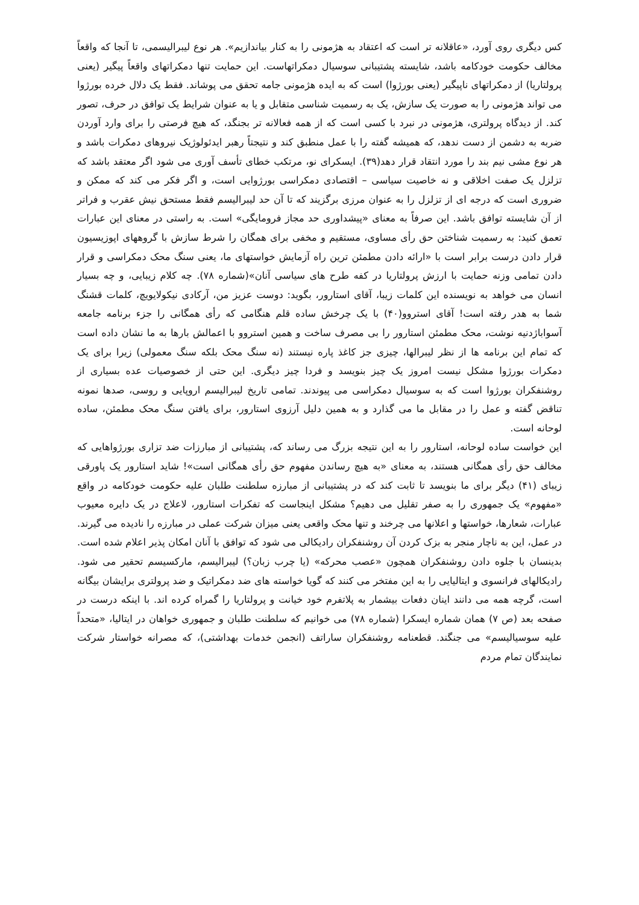کس دیگری روی آورد، «عاقلانه تر است که اعتقاد به هژمونی را به کنار بیاندازیم». هر نوع لیبرالیسمی، تا آنجا که واقعاً مخالف حکومت خودکامه باشد، شایسته پشتیبانی سوسیال دمکراتهاست. این حمایت تنها دمکراتهای واقعاً پیگیر (یعنی پرولتاریا) از دمکراتهای ناپیگیر (یعنی بورژوا) است که به ایده هژمونی جامه تحقق می پوشاند. فقط یک دلال خرده بورژوا می تواند هژمونی را به صورت یک سازش، یک به رسمیت شناسی متقابل و یا به عنوان شرایط یک توافق در حرف، تصور کند. از دیدگاه پرولتری، هژمونی در نبرد با کسی است که از همه فعالانه تر بجنگد، که هیچ فرصتی را برای وارد آوردن ضربه به دشمن از دست ندهد، که همیشه گفته را با عمل منطبق کند و نتیجتاً رهبر ایدئولوژیک نیروهای دمکرات باشد و هر نوع مشی نیم بند را مورد انتقاد قرار دهد(۳۹). ایسکرای نو، مرتکب خطای تأسف آوری می شود اگر معتقد باشد که تزلزل یک صفت اخلاقی و نه خاصیت سیاسی – اقتصادی دمکراسی بورژوایی است، و اگر فکر می کند که ممکن و ضروری است که درجه ای از تزلزل را به عنوان مرزی برگزیند که تا آن حد لیبرالیسم فقط مستحق نیش عقرب و فراتر از آن شایسته توافق باشد. این صرفاً به معنای «پیشداوری حد مجاز فرومایگی» است. به راستی در معنای این عبارات تعمق کنید: به رسمیت شناختن حق رأی مساوی، مستقیم و مخفی برای همگان را شرط سازش با گروههای اپوزیسیون قرار دادن درست برابر است با «ارائه دادن مطمئن ترین راه آزمایش خواستهای ما، یعنی سنگ محک دمکراسی و قرار دادن تمامی وزنه حمایت با ارزش پرولتاریا در کفه طرح های سیاسی آنان»(شماره ۷۸). چه کلام زیبایی، و چه بسیار انسان می خواهد به نویسنده این کلمات زیبا، آقای استارور، بگوید: دوست عزیز من، آرکادی نیکولایویچ، کلمات قشنگ شما به هدر رفته است! آقای استروو(۴۰) با یک چرخش ساده قلم هنگامی که رأی همگانی را جزء برنامه جامعه آسواباژدنیه نوشت، محک مطمئن استارور را بی مصرف ساخت و همین استروو با اعمالش بارها به ما نشان داده است که تمام این برنامه ها از نظر لیبرالها، چیزی جز کاغذ پاره نیستند (نه سنگ محک بلکه سنگ معمولی) زیرا برای یک دمکرات بورژوا مشکل نیست امروز یک چیز بنویسد و فردا چیز دیگری. این حتی از خصوصیات عده بسیاری از روشنفکران بورژوا است که به سوسیال دمکراسی می پیوندند. تمامی تاریخ لیبرالیسم اروپایی و روسی، صدها نمونه تناقض گفته و عمل را در مقابل ما می گذارد و به همین دلیل آرزوی استارور، برای یافتن سنگ محک مطمئن، ساده لوحانه است.
این خواست ساده لوحانه، استارور را به این نتیجه بزرگ می رساند که، پشتیبانی از مبارزات ضد تزاری بورژواهایی که مخالف حق رأی همگانی هستند، به معنای «به هیچ رساندن مفهوم حق رأی همگانی است»! شاید استارور یک پاورقی زیبای (۴۱) دیگر برای ما بنویسد تا ثابت کند که در پشتیبانی از مبارزه سلطنت طلبان علیه حکومت خودکامه در واقع «مفهوم» یک جمهوری را به صفر تقلیل می دهیم؟ مشکل اینجاست که تفکرات استارور، لاعلاج در یک دایره معیوب عبارات، شعارها، خواستها و اعلانها می چرخند و تنها محک واقعی یعنی میزان شرکت عملی در مبارزه را نادیده می گیرند. در عمل، این به ناچار منجر به بزک کردن آن روشنفکران رادیکالی می شود که توافق با آنان امکان پذیر اعلام شده است. بدینسان با جلوه دادن روشنفکران همچون «عصب محرکه» (یا چرب زبان؟) لیبرالیسم، مارکسیسم تحقیر می شود. رادیکالهای فرانسوی و ایتالیایی را به این مفتخر می کنند که گویا خواسته های ضد دمکراتیک و ضد پرولتری برایشان بیگانه است، گرچه همه می دانند اینان دفعات بیشمار به پلاتفرم خود خیانت و پرولتاریا را گمراه کرده اند. با اینکه درست در صفحه بعد (ص ۷) همان شماره ایسکرا (شماره ۷۸) می خوانیم که سلطنت طلبان و جمهوری خواهان در ایتالیا، «متحداً علیه سوسیالیسم» می جنگند. قطعنامه روشنفکران ساراتف (انجمن خدمات بهداشتی)، که مصرانه خواستار شرکت نمایندگان تمام مردم